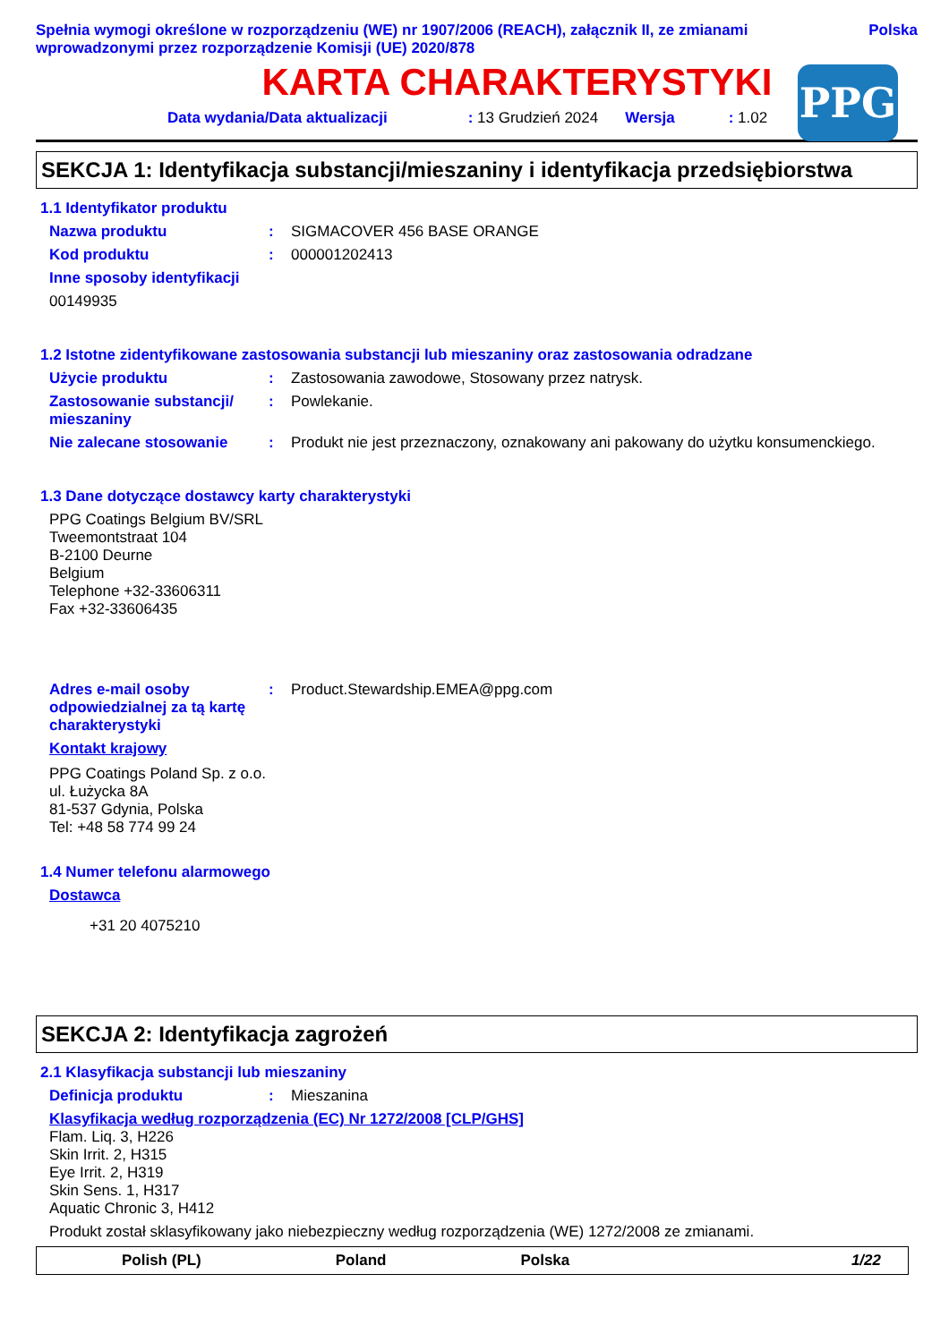Spełnia wymogi określone w rozporządzeniu (WE) nr 1907/2006 (REACH), załącznik II, ze zmianami wprowadzonymi przez rozporządzenie Komisji (UE) 2020/878
Polska
KARTA CHARAKTERYSTYKI
Data wydania/Data aktualizacji: 13 Grudzień 2024 Wersja: 1.02
PPG
SEKCJA 1: Identyfikacja substancji/mieszaniny i identyfikacja przedsiębiorstwa
1.1 Identyfikator produktu
Nazwa produktu : SIGMACOVER 456 BASE ORANGE
Kod produktu : 000001202413
Inne sposoby identyfikacji
00149935
1.2 Istotne zidentyfikowane zastosowania substancji lub mieszaniny oraz zastosowania odradzane
Użycie produktu : Zastosowania zawodowe, Stosowany przez natrysk.
Zastosowanie substancji/ mieszaniny
: Powlekanie.
Nie zalecane stosowanie : Produkt nie jest przeznaczony, oznakowany ani pakowany do użytku konsumenckiego.
1.3 Dane dotyczące dostawcy karty charakterystyki
PPG Coatings Belgium BV/SRL
Tweemontstraat 104
B-2100 Deurne
Belgium
Telephone +32-33606311
Fax +32-33606435
Adres e-mail osoby odpowiedzialnej za tą kartę charakterystyki
: Product.Stewardship.EMEA@ppg.com
Kontakt krajowy
PPG Coatings Poland Sp. z o.o.
ul. Łużycka 8A
81-537 Gdynia, Polska
Tel: +48 58 774 99 24
1.4 Numer telefonu alarmowego
Dostawca
+31 20 4075210
SEKCJA 2: Identyfikacja zagrożeń
2.1 Klasyfikacja substancji lub mieszaniny
Definicja produktu : Mieszanina
Klasyfikacja według rozporządzenia (EC) Nr 1272/2008 [CLP/GHS]
Flam. Liq. 3, H226
Skin Irrit. 2, H315
Eye Irrit. 2, H319
Skin Sens. 1, H317
Aquatic Chronic 3, H412
Produkt został sklasyfikowany jako niebezpieczny według rozporządzenia (WE) 1272/2008 ze zmianami.
Polish (PL) Poland Polska 1/22